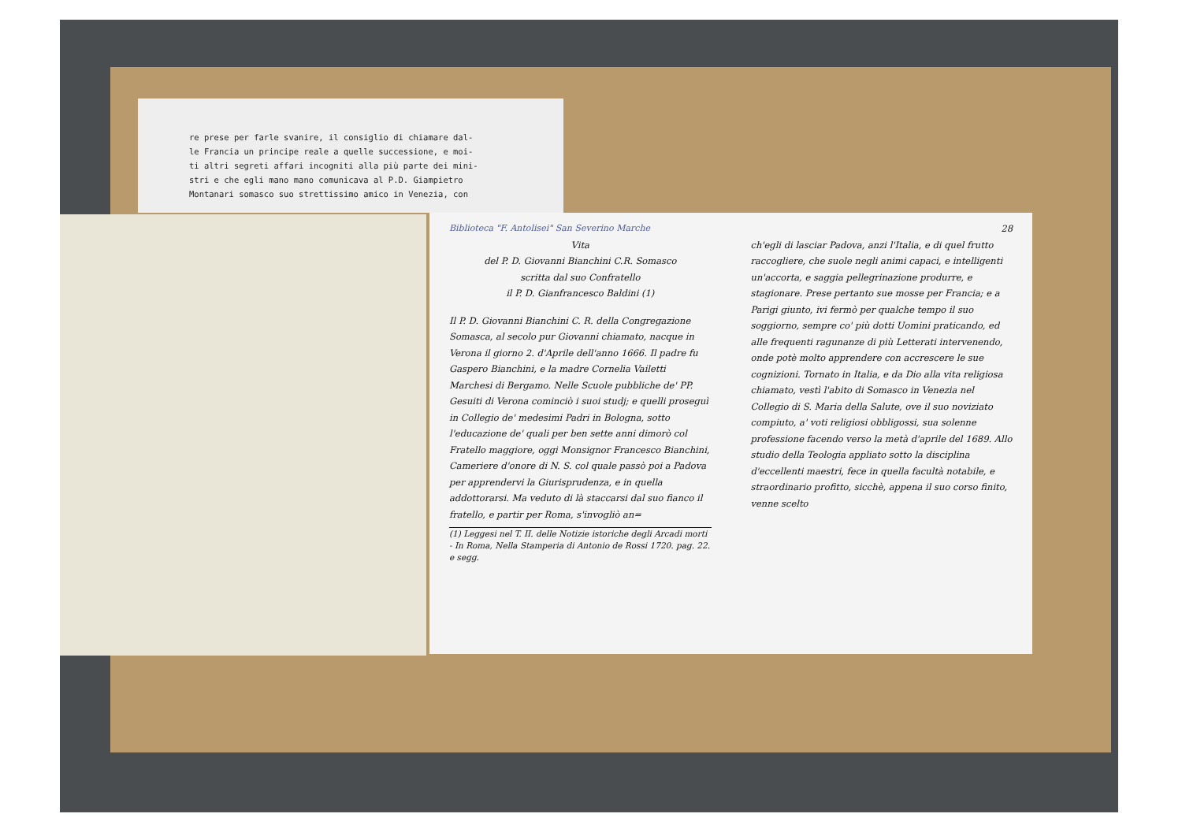re prese per farle svanire, il consiglio di chiamare dal-
le Francia un principe reale a quelle successione, e moi-
ti altri segreti affari incogniti alla più parte dei mini-
stri e che egli mano mano comunicava al P.D. Giampietro
Montanari somasco suo strettissimo amico in Venezia, con
Biblioteca "F. Antolisei" San Severino Marche
Vita
del P. D. Giovanni Bianchini C.R. Somasco
scritta dal suo Confratello
il P. D. Gianfrancesco Baldini (1)
Il P. D. Giovanni Bianchini C. R. della Congregazione Somasca, al secolo pur Giovanni chiamato, nacque in Verona il giorno 2. d'Aprile dell'anno 1666. Il padre fu Gaspero Bianchini, e la madre Cornelia Vailetti Marchesi di Bergamo. Nelle Scuole pubbliche de' PP. Gesuiti di Verona cominciò i suoi studj; e quelli proseguì in Collegio de' medesimi Padri in Bologna, sotto l'educazione de' quali per ben sette anni dimorò col Fratello maggiore, oggi Monsignor Francesco Bianchini, Cameriere d'onore di N. S. col quale passò poi a Padova per apprendervi la Giurisprudenza, e in quella addottorarsi. Ma veduto di là staccarsi dal suo fianco il fratello, e partir per Roma, s'invogliò an=
(1) Leggesi nel T. II. delle Notizie istoriche degli Arcadi morti - In Roma, Nella Stamperia di Antonio de Rossi 1720. pag. 22. e segg.
28
ch'egli di lasciar Padova, anzi l'Italia, e di quel frutto raccogliere, che suole negli animi capaci, e intelligenti un'accorta, e saggia pellegrinazione produrre, e stagionare. Prese pertanto sue mosse per Francia; e a Parigi giunto, ivi fermò per qualche tempo il suo soggiorno, sempre co' più dotti Uomini praticando, ed alle frequenti ragunanze di più Letterati intervenendo, onde potè molto apprendere con accrescere le sue cognizioni. Tornato in Italia, e da Dio alla vita religiosa chiamato, vestì l'abito di Somasco in Venezia nel Collegio di S. Maria della Salute, ove il suo noviziato compiuto, a' voti religiosi obbligossi, sua solenne professione facendo verso la metà d'aprile del 1689. Allo studio della Teologia appliato sotto la disciplina d'eccellenti maestri, fece in quella facultà notabile, e straordinario profitto, sicchè, appena il suo corso finito, venne scelto